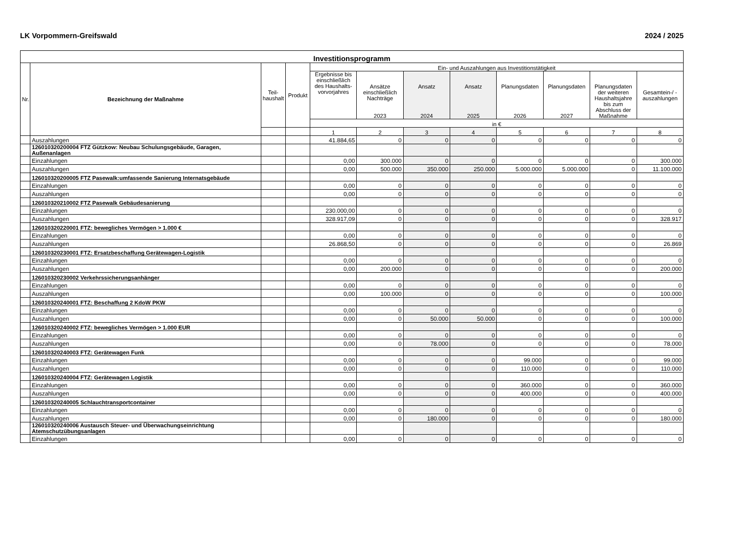LK Vorpommern-Greifswald 2024 / 2025
| Investitionsprogramm | | | | | | | | | | | |
| --- | --- | --- | --- | --- | --- | --- | --- | --- | --- | --- | --- |
| Nr. | Bezeichnung der Maßnahme | Teil- haushalt | Produkt | Ein- und Auszahlungen aus Investitionstätigkeit | | | | | | | |
| | | | | Ergebnisse bis einschließlich des Haushalts-vorvorjahres | Ansätze einschließlich Nachträge 2023 | Ansatz 2024 | Ansatz 2025 | Planungsdaten 2026 | Planungsdaten 2027 | Planungsdaten der weiteren Haushaltsjahre bis zum Abschluss der Maßnahme | Gesamtein-/ -auszahlungen |
| | | | | in € | | | | | | | |
| | | | | 1 | 2 | 3 | 4 | 5 | 6 | 7 | 8 |
| | Auszahlungen | | | 41.884,65 | 0 | 0 | 0 | 0 | 0 | 0 | 0 |
| | 126010320200004 FTZ Gützkow: Neubau Schulungsgebäude, Garagen, Außenanlagen | | | | | | | | | | |
| | Einzahlungen | | | 0,00 | 300.000 | 0 | 0 | 0 | 0 | 0 | 300.000 |
| | Auszahlungen | | | 0,00 | 500.000 | 350.000 | 250.000 | 5.000.000 | 5.000.000 | 0 | 11.100.000 |
| | 126010320200005 FTZ Pasewalk:umfassende Sanierung Internatsgebäude | | | | | | | | | | |
| | Einzahlungen | | | 0,00 | 0 | 0 | 0 | 0 | 0 | 0 | 0 |
| | Auszahlungen | | | 0,00 | 0 | 0 | 0 | 0 | 0 | 0 | 0 |
| | 126010320210002 FTZ Pasewalk Gebäudesanierung | | | | | | | | | | |
| | Einzahlungen | | | 230.000,00 | 0 | 0 | 0 | 0 | 0 | 0 | 0 |
| | Auszahlungen | | | 328.917,09 | 0 | 0 | 0 | 0 | 0 | 0 | 328.917 |
| | 126010320220001 FTZ: bewegliches Vermögen > 1.000 € | | | | | | | | | | |
| | Einzahlungen | | | 0,00 | 0 | 0 | 0 | 0 | 0 | 0 | 0 |
| | Auszahlungen | | | 26.868,50 | 0 | 0 | 0 | 0 | 0 | 0 | 26.869 |
| | 126010320230001 FTZ: Ersatzbeschaffung Gerätewagen-Logistik | | | | | | | | | | |
| | Einzahlungen | | | 0,00 | 0 | 0 | 0 | 0 | 0 | 0 | 0 |
| | Auszahlungen | | | 0,00 | 200.000 | 0 | 0 | 0 | 0 | 0 | 200.000 |
| | 126010320230002 Verkehrssicherungsanhänger | | | | | | | | | | |
| | Einzahlungen | | | 0,00 | 0 | 0 | 0 | 0 | 0 | 0 | 0 |
| | Auszahlungen | | | 0,00 | 100.000 | 0 | 0 | 0 | 0 | 0 | 100.000 |
| | 126010320240001 FTZ: Beschaffung 2 KdoW PKW | | | | | | | | | | |
| | Einzahlungen | | | 0,00 | 0 | 0 | 0 | 0 | 0 | 0 | 0 |
| | Auszahlungen | | | 0,00 | 0 | 50.000 | 50.000 | 0 | 0 | 0 | 100.000 |
| | 126010320240002 FTZ: bewegliches Vermögen > 1.000 EUR | | | | | | | | | | |
| | Einzahlungen | | | 0,00 | 0 | 0 | 0 | 0 | 0 | 0 | 0 |
| | Auszahlungen | | | 0,00 | 0 | 78.000 | 0 | 0 | 0 | 0 | 78.000 |
| | 126010320240003 FTZ: Gerätewagen Funk | | | | | | | | | | |
| | Einzahlungen | | | 0,00 | 0 | 0 | 0 | 99.000 | 0 | 0 | 99.000 |
| | Auszahlungen | | | 0,00 | 0 | 0 | 0 | 110.000 | 0 | 0 | 110.000 |
| | 126010320240004 FTZ: Gerätewagen Logistik | | | | | | | | | | |
| | Einzahlungen | | | 0,00 | 0 | 0 | 0 | 360.000 | 0 | 0 | 360.000 |
| | Auszahlungen | | | 0,00 | 0 | 0 | 0 | 400.000 | 0 | 0 | 400.000 |
| | 126010320240005 Schlauchtransportcontainer | | | | | | | | | | |
| | Einzahlungen | | | 0,00 | 0 | 0 | 0 | 0 | 0 | 0 | 0 |
| | Auszahlungen | | | 0,00 | 0 | 180.000 | 0 | 0 | 0 | 0 | 180.000 |
| | 126010320240006 Austausch Steuer- und Überwachungseinrichtung Atemschutzübungsanlagen | | | | | | | | | | |
| | Einzahlungen | | | 0,00 | 0 | 0 | 0 | 0 | 0 | 0 | 0 |